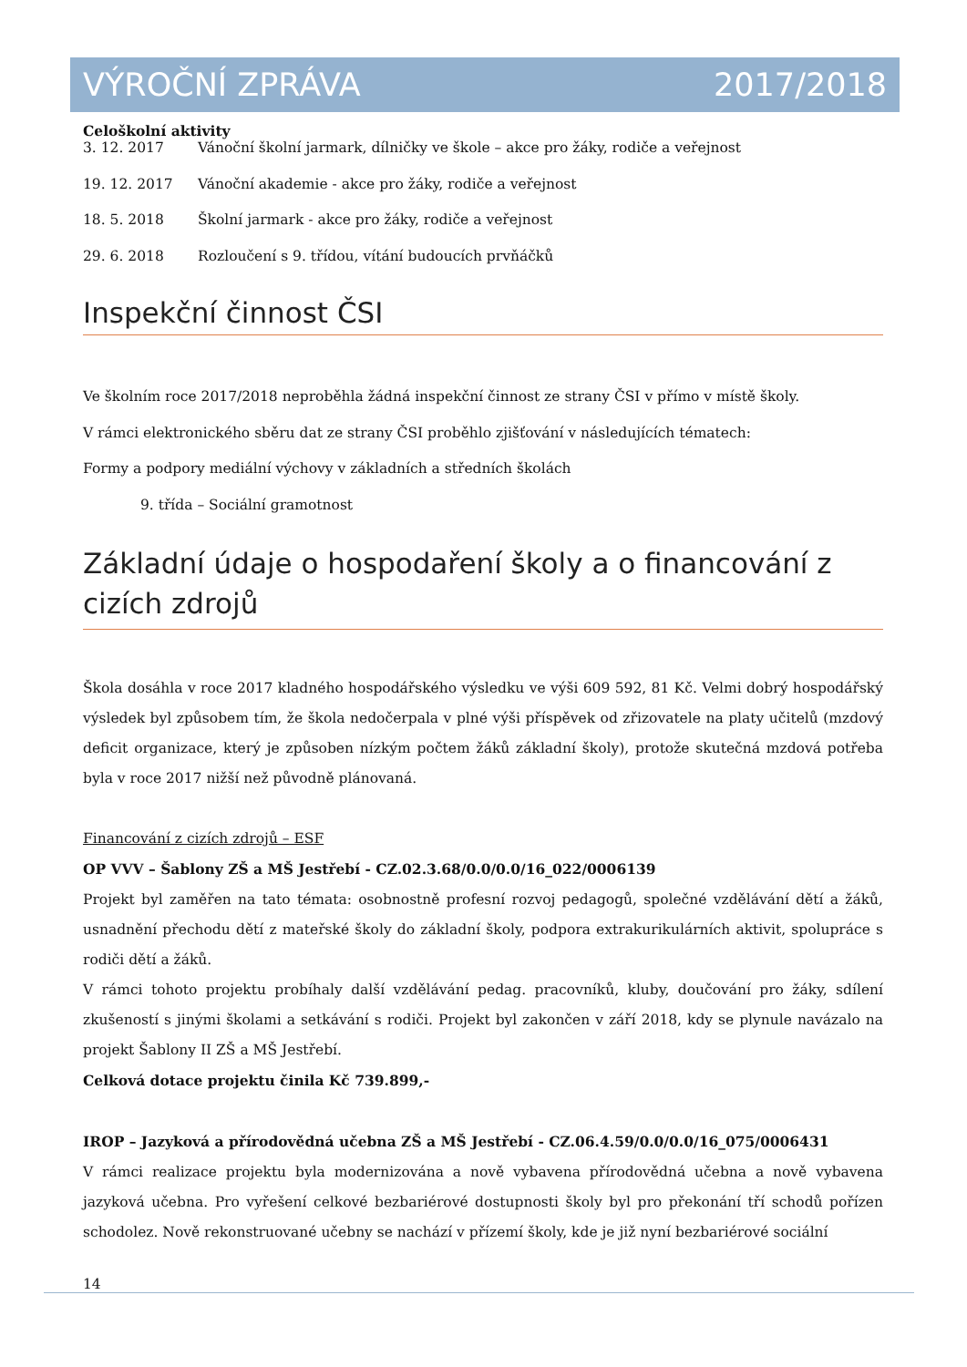VÝROČNÍ ZPRÁVA 2017/2018
Celoškolní aktivity
3. 12. 2017 Vánoční školní jarmark, dílničky ve škole – akce pro žáky, rodiče a veřejnost
19. 12. 2017 Vánoční akademie - akce pro žáky, rodiče a veřejnost
18. 5. 2018 Školní jarmark - akce pro žáky, rodiče a veřejnost
29. 6. 2018 Rozloučení s 9. třídou, vítání budoucích prvňáčků
Inspekční činnost ČSI
Ve školním roce 2017/2018 neproběhla žádná inspekční činnost ze strany ČSI v přímo v místě školy.
V rámci elektronického sběru dat ze strany ČSI proběhlo zjišťování v následujících tématech:
Formy a podpory mediální výchovy v základních a středních školách
9. třída – Sociální gramotnost
Základní údaje o hospodaření školy a o financování z cizích zdrojů
Škola dosáhla v roce 2017 kladného hospodářského výsledku ve výši 609 592, 81 Kč. Velmi dobrý hospodářský výsledek byl způsobem tím, že škola nedočerpala v plné výši příspěvek od zřizovatele na platy učitelů (mzdový deficit organizace, který je způsoben nízkým počtem žáků základní školy), protože skutečná mzdová potřeba byla v roce 2017 nižší než původně plánovaná.
Financování z cizích zdrojů – ESF
OP VVV – Šablony ZŠ a MŠ Jestřebí - CZ.02.3.68/0.0/0.0/16_022/0006139
Projekt byl zaměřen na tato témata: osobnostně profesní rozvoj pedagogů, společné vzdělávání dětí a žáků, usnadnění přechodu dětí z mateřské školy do základní školy, podpora extrakurikulárních aktivit, spolupráce s rodiči dětí a žáků.
V rámci tohoto projektu probíhaly další vzdělávání pedag. pracovníků, kluby, doučování pro žáky, sdílení zkušeností s jinými školami a setkávání s rodiči. Projekt byl zakončen v září 2018, kdy se plynule navázalo na projekt Šablony II ZŠ a MŠ Jestřebí.
Celková dotace projektu činila Kč 739.899,-
IROP – Jazyková a přírodovědná učebna ZŠ a MŠ Jestřebí - CZ.06.4.59/0.0/0.0/16_075/0006431
V rámci realizace projektu byla modernizována a nově vybavena přírodovědná učebna a nově vybavena jazyková učebna. Pro vyřešení celkové bezbariérové dostupnosti školy byl pro překonání tří schodů pořízen schodolez. Nově rekonstruované učebny se nachází v přízemí školy, kde je již nyní bezbariérové sociální
14